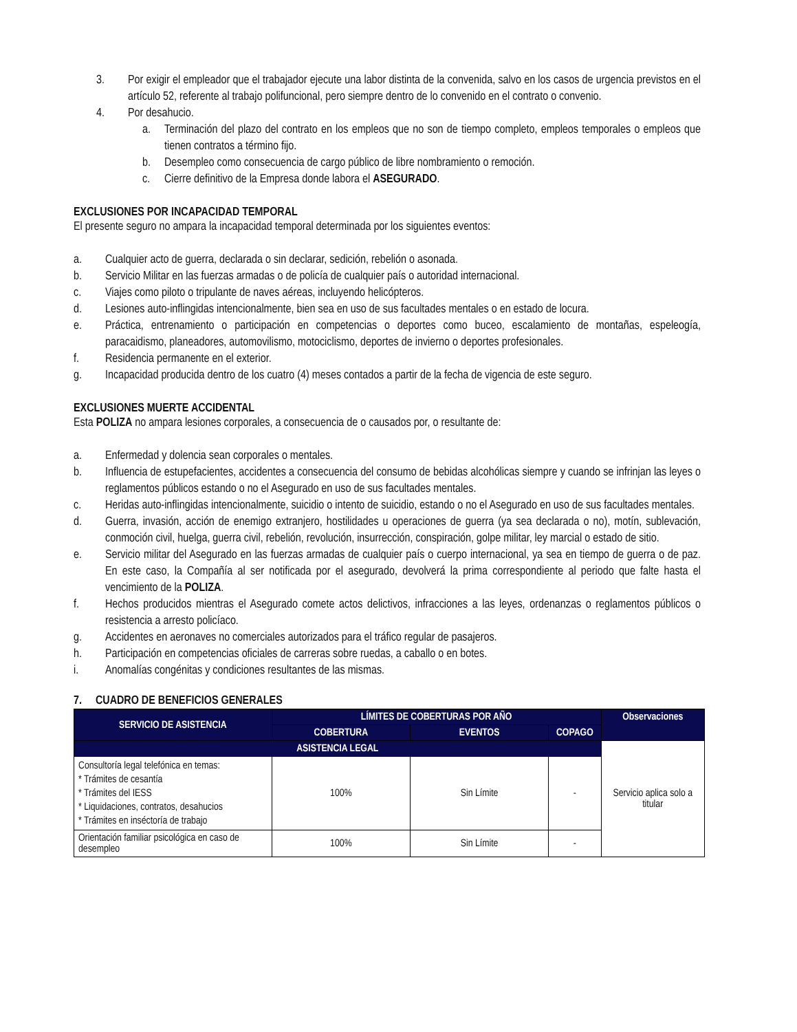3. Por exigir el empleador que el trabajador ejecute una labor distinta de la convenida, salvo en los casos de urgencia previstos en el artículo 52, referente al trabajo polifuncional, pero siempre dentro de lo convenido en el contrato o convenio.
4. Por desahucio.
a. Terminación del plazo del contrato en los empleos que no son de tiempo completo, empleos temporales o empleos que tienen contratos a término fijo.
b. Desempleo como consecuencia de cargo público de libre nombramiento o remoción.
c. Cierre definitivo de la Empresa donde labora el ASEGURADO.
EXCLUSIONES POR INCAPACIDAD TEMPORAL
El presente seguro no ampara la incapacidad temporal determinada por los siguientes eventos:
a. Cualquier acto de guerra, declarada o sin declarar, sedición, rebelión o asonada.
b. Servicio Militar en las fuerzas armadas o de policía de cualquier país o autoridad internacional.
c. Viajes como piloto o tripulante de naves aéreas, incluyendo helicópteros.
d. Lesiones auto-inflingidas intencionalmente, bien sea en uso de sus facultades mentales o en estado de locura.
e. Práctica, entrenamiento o participación en competencias o deportes como buceo, escalamiento de montañas, espeleogía, paracaidismo, planeadores, automovilismo, motociclismo, deportes de invierno o deportes profesionales.
f. Residencia permanente en el exterior.
g. Incapacidad producida dentro de los cuatro (4) meses contados a partir de la fecha de vigencia de este seguro.
EXCLUSIONES MUERTE ACCIDENTAL
Esta POLIZA no ampara lesiones corporales, a consecuencia de o causados por, o resultante de:
a. Enfermedad y dolencia sean corporales o mentales.
b. Influencia de estupefacientes, accidentes a consecuencia del consumo de bebidas alcohólicas siempre y cuando se infrinjan las leyes o reglamentos públicos estando o no el Asegurado en uso de sus facultades mentales.
c. Heridas auto-inflingidas intencionalmente, suicidio o intento de suicidio, estando o no el Asegurado en uso de sus facultades mentales.
d. Guerra, invasión, acción de enemigo extranjero, hostilidades u operaciones de guerra (ya sea declarada o no), motín, sublevación, conmoción civil, huelga, guerra civil, rebelión, revolución, insurrección, conspiración, golpe militar, ley marcial o estado de sitio.
e. Servicio militar del Asegurado en las fuerzas armadas de cualquier país o cuerpo internacional, ya sea en tiempo de guerra o de paz. En este caso, la Compañía al ser notificada por el asegurado, devolverá la prima correspondiente al periodo que falte hasta el vencimiento de la POLIZA.
f. Hechos producidos mientras el Asegurado comete actos delictivos, infracciones a las leyes, ordenanzas o reglamentos públicos o resistencia a arresto policíaco.
g. Accidentes en aeronaves no comerciales autorizados para el tráfico regular de pasajeros.
h. Participación en competencias oficiales de carreras sobre ruedas, a caballo o en botes.
i. Anomalías congénitas y condiciones resultantes de las mismas.
7. CUADRO DE BENEFICIOS GENERALES
| SERVICIO DE ASISTENCIA | LÍMITES DE COBERTURAS POR AÑO | | | Observaciones |
| --- | --- | --- | --- | --- |
| | COBERTURA | EVENTOS | COPAGO | |
| ASISTENCIA LEGAL | | | | Servicio aplica solo a titular |
| Consultoría legal telefónica en temas: * Trámites de cesantía * Trámites del IESS * Liquidaciones, contratos, desahucios * Trámites en inséctoría de trabajo | 100% | Sin Límite | - | |
| Orientación familiar psicológica en caso de desempleo | 100% | Sin Límite | - | |